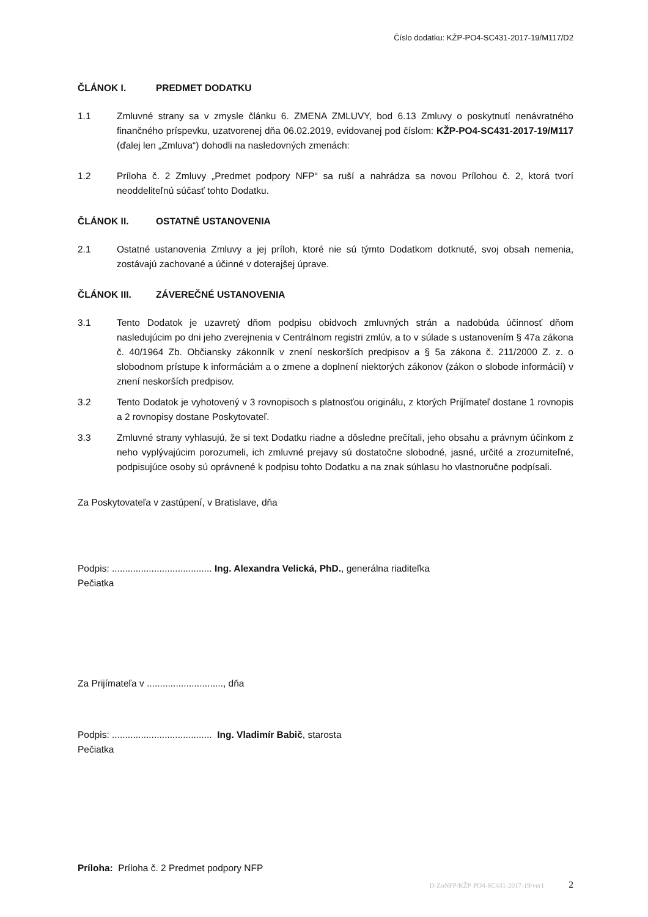Číslo dodatku: KŽP-PO4-SC431-2017-19/M117/D2
ČLÁNOK I. PREDMET DODATKU
1.1 Zmluvné strany sa v zmysle článku 6. ZMENA ZMLUVY, bod 6.13 Zmluvy o poskytnutí nenávratného finančného príspevku, uzatvorenej dňa 06.02.2019, evidovanej pod číslom: KŽP-PO4-SC431-2017-19/M117 (ďalej len „Zmluva“) dohodli na nasledovných zmenách:
1.2 Príloha č. 2 Zmluvy „Predmet podpory NFP“ sa ruší a nahrádza sa novou Prílohou č. 2, ktorá tvorí neoddeliteľnú súčasť tohto Dodatku.
ČLÁNOK II. OSTATNÉ USTANOVENIA
2.1 Ostatné ustanovenia Zmluvy a jej príloh, ktoré nie sú týmto Dodatkom dotknuté, svoj obsah nemenia, zostávajú zachované a účinné v doterajšej úprave.
ČLÁNOK III. ZÁVEREČNÉ USTANOVENIA
3.1 Tento Dodatok je uzavretý dňom podpisu obidvoch zmluvných strán a nadobúda účinnosť dňom nasledujúcim po dni jeho zverejnenia v Centrálnom registri zmlúv, a to v súlade s ustanovením § 47a zákona č. 40/1964 Zb. Občiansky zákonník v znení neskorších predpisov a § 5a zákona č. 211/2000 Z. z. o slobodnom prístupe k informáciám a o zmene a doplnení niektorých zákonov (zákon o slobode informácií) v znení neskorších predpisov.
3.2 Tento Dodatok je vyhotovený v 3 rovnopisoch s platnosťou originálu, z ktorých Prijímateľ dostane 1 rovnopis a 2 rovnopisy dostane Poskytovateľ.
3.3 Zmluvné strany vyhlasujú, že si text Dodatku riadne a dôsledne prečítali, jeho obsahu a právnym účinkom z neho vyplývajúcim porozumeli, ich zmluvné prejavy sú dostatočne slobodné, jasné, určité a zrozumiteľné, podpisujúce osoby sú oprávnené k podpisu tohto Dodatku a na znak súhlasu ho vlastnoručne podpísali.
Za Poskytovateľa v zastúpení, v Bratislave, dňa
Podpis: ...................................... Ing. Alexandra Velická, PhD., generálna riaditeľka
Pečiatka
Za Prijímateľa v ............................., dňa
Podpis: ...................................... Ing. Vladimír Babič, starosta
Pečiatka
Príloha: Príloha č. 2 Predmet podpory NFP
D-ZoNFP/KŽP-PO4-SC431-2017-19/ver1 2